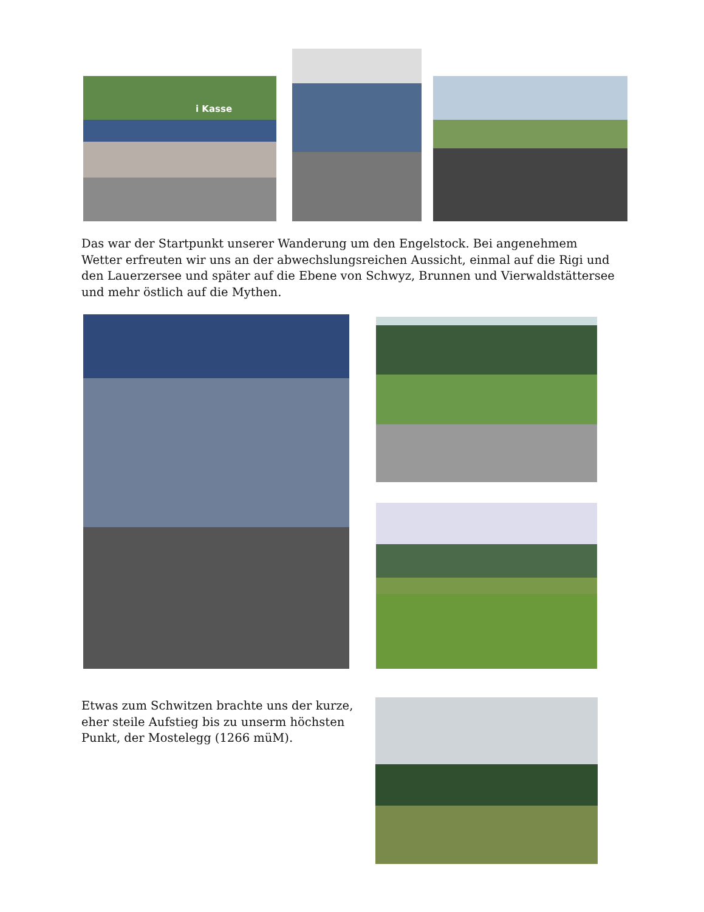i Kasse
Das war der Startpunkt unserer Wanderung um den Engelstock. Bei angenehmem Wetter erfreuten wir uns an der abwechslungsreichen Aussicht, einmal auf die Rigi und den Lauerzersee und später auf die Ebene von Schwyz, Brunnen und Vierwaldstättersee und mehr östlich auf die Mythen.
Etwas zum Schwitzen brachte uns der kurze, eher steile Aufstieg bis zu unserm höchsten Punkt, der Mostelegg (1266 müM).